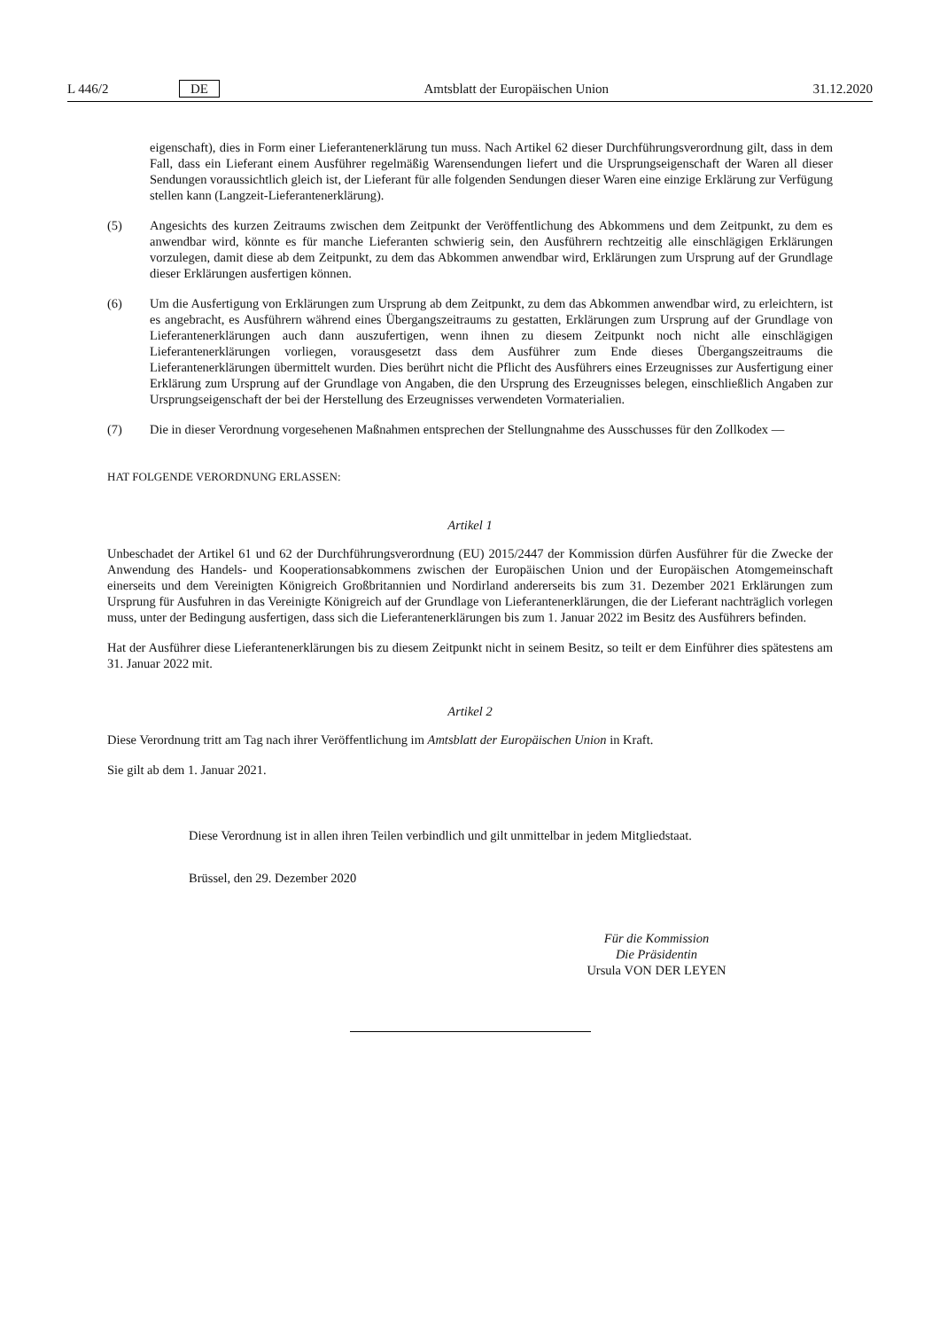L 446/2 DE Amtsblatt der Europäischen Union 31.12.2020
eigenschaft), dies in Form einer Lieferantenerklärung tun muss. Nach Artikel 62 dieser Durchführungsverordnung gilt, dass in dem Fall, dass ein Lieferant einem Ausführer regelmäßig Warensendungen liefert und die Ursprungseigenschaft der Waren all dieser Sendungen voraussichtlich gleich ist, der Lieferant für alle folgenden Sendungen dieser Waren eine einzige Erklärung zur Verfügung stellen kann (Langzeit-Lieferantenerklärung).
(5) Angesichts des kurzen Zeitraums zwischen dem Zeitpunkt der Veröffentlichung des Abkommens und dem Zeitpunkt, zu dem es anwendbar wird, könnte es für manche Lieferanten schwierig sein, den Ausführern rechtzeitig alle einschlägigen Erklärungen vorzulegen, damit diese ab dem Zeitpunkt, zu dem das Abkommen anwendbar wird, Erklärungen zum Ursprung auf der Grundlage dieser Erklärungen ausfertigen können.
(6) Um die Ausfertigung von Erklärungen zum Ursprung ab dem Zeitpunkt, zu dem das Abkommen anwendbar wird, zu erleichtern, ist es angebracht, es Ausführern während eines Übergangszeitraums zu gestatten, Erklärungen zum Ursprung auf der Grundlage von Lieferantenerklärungen auch dann auszufertigen, wenn ihnen zu diesem Zeitpunkt noch nicht alle einschlägigen Lieferantenerklärungen vorliegen, vorausgesetzt dass dem Ausführer zum Ende dieses Übergangszeitraums die Lieferantenerklärungen übermittelt wurden. Dies berührt nicht die Pflicht des Ausführers eines Erzeugnisses zur Ausfertigung einer Erklärung zum Ursprung auf der Grundlage von Angaben, die den Ursprung des Erzeugnisses belegen, einschließlich Angaben zur Ursprungseigenschaft der bei der Herstellung des Erzeugnisses verwendeten Vormaterialien.
(7) Die in dieser Verordnung vorgesehenen Maßnahmen entsprechen der Stellungnahme des Ausschusses für den Zollkodex —
HAT FOLGENDE VERORDNUNG ERLASSEN:
Artikel 1
Unbeschadet der Artikel 61 und 62 der Durchführungsverordnung (EU) 2015/2447 der Kommission dürfen Ausführer für die Zwecke der Anwendung des Handels- und Kooperationsabkommens zwischen der Europäischen Union und der Europäischen Atomgemeinschaft einerseits und dem Vereinigten Königreich Großbritannien und Nordirland andererseits bis zum 31. Dezember 2021 Erklärungen zum Ursprung für Ausfuhren in das Vereinigte Königreich auf der Grundlage von Lieferantenerklärungen, die der Lieferant nachträglich vorlegen muss, unter der Bedingung ausfertigen, dass sich die Lieferantenerklärungen bis zum 1. Januar 2022 im Besitz des Ausführers befinden.
Hat der Ausführer diese Lieferantenerklärungen bis zu diesem Zeitpunkt nicht in seinem Besitz, so teilt er dem Einführer dies spätestens am 31. Januar 2022 mit.
Artikel 2
Diese Verordnung tritt am Tag nach ihrer Veröffentlichung im Amtsblatt der Europäischen Union in Kraft.
Sie gilt ab dem 1. Januar 2021.
Diese Verordnung ist in allen ihren Teilen verbindlich und gilt unmittelbar in jedem Mitgliedstaat.
Brüssel, den 29. Dezember 2020
Für die Kommission
Die Präsidentin
Ursula VON DER LEYEN